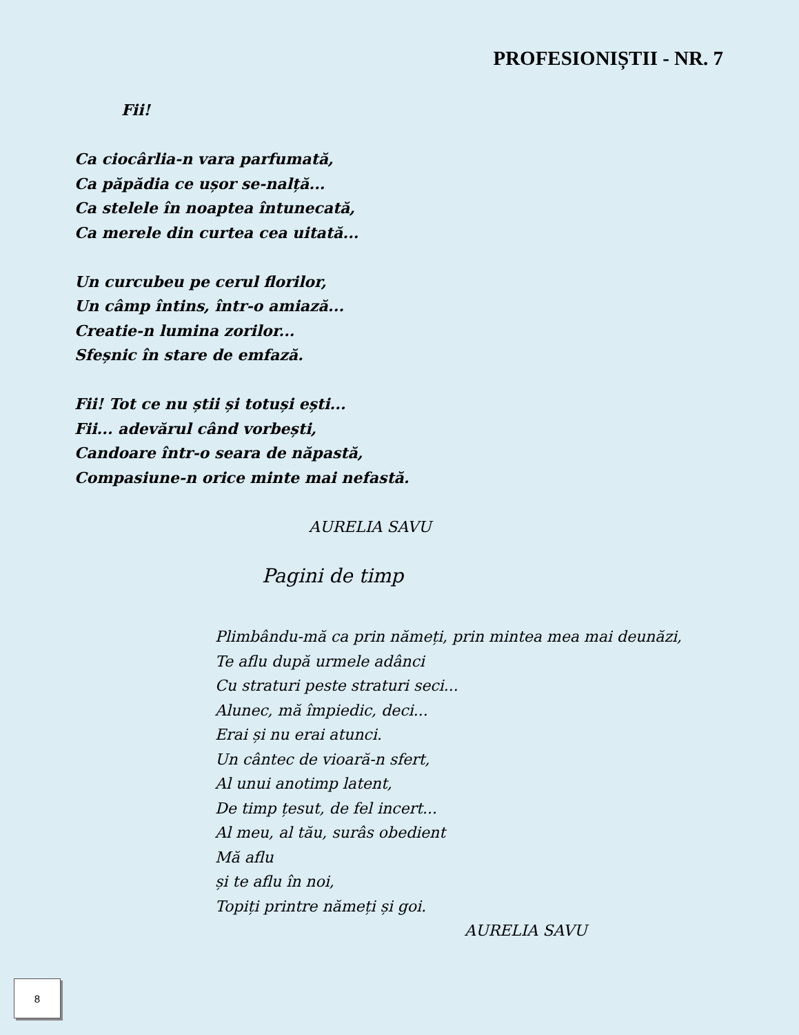PROFESIONIȘTII - NR. 7
Fii!
Ca ciocârlia-n vara parfumată,
Ca păpădia ce ușor se-nalță...
Ca stelele în noaptea întunecată,
Ca merele din curtea cea uitată...
Un curcubeu pe cerul florilor,
Un câmp întins, într-o amiază...
Creatie-n lumina zorilor...
Sfeșnic în stare de emfază.
Fii! Tot ce nu știi și totuși ești...
Fii... adevărul când vorbești,
Candoare într-o seara de năpastă,
Compasiune-n orice minte mai nefastă.
AURELIA SAVU
Pagini de timp
Plimbându-mă ca prin nămeți, prin mintea mea mai deunăzi,
Te aflu după urmele adânci
Cu straturi peste straturi seci...
Alunec, mă împiedic, deci...
Erai și nu erai atunci.
Un cântec de vioară-n sfert,
Al unui anotimp latent,
De timp țesut, de fel incert...
Al meu, al tău, surâs obedient
Mă aflu
și te aflu în noi,
Topiți printre nămeți și goi.
AURELIA SAVU
8